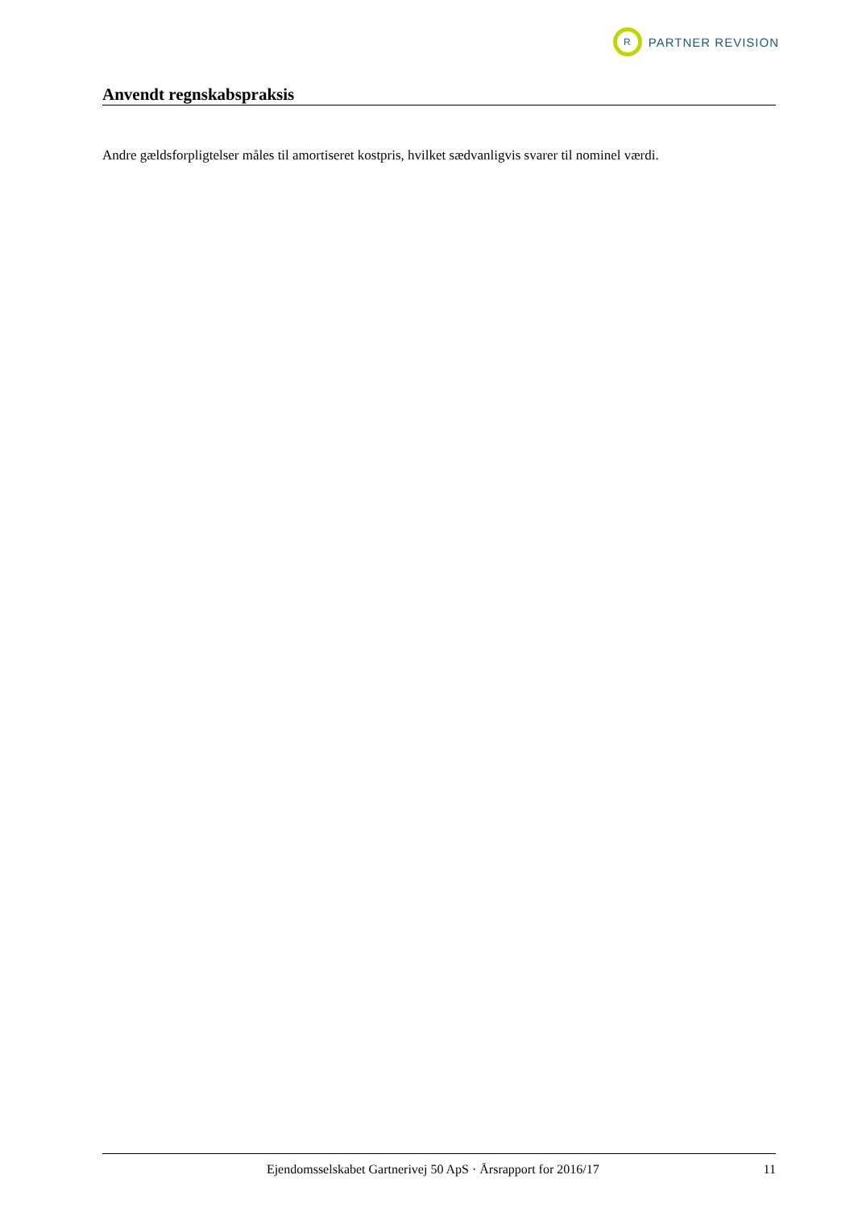R
PARTNER REVISION
Anvendt regnskabspraksis
Andre gældsforpligtelser måles til amortiseret kostpris, hvilket sædvanligvis svarer til nominel værdi.
Ejendomsselskabet Gartnerivej 50 ApS · Årsrapport for 2016/17 11